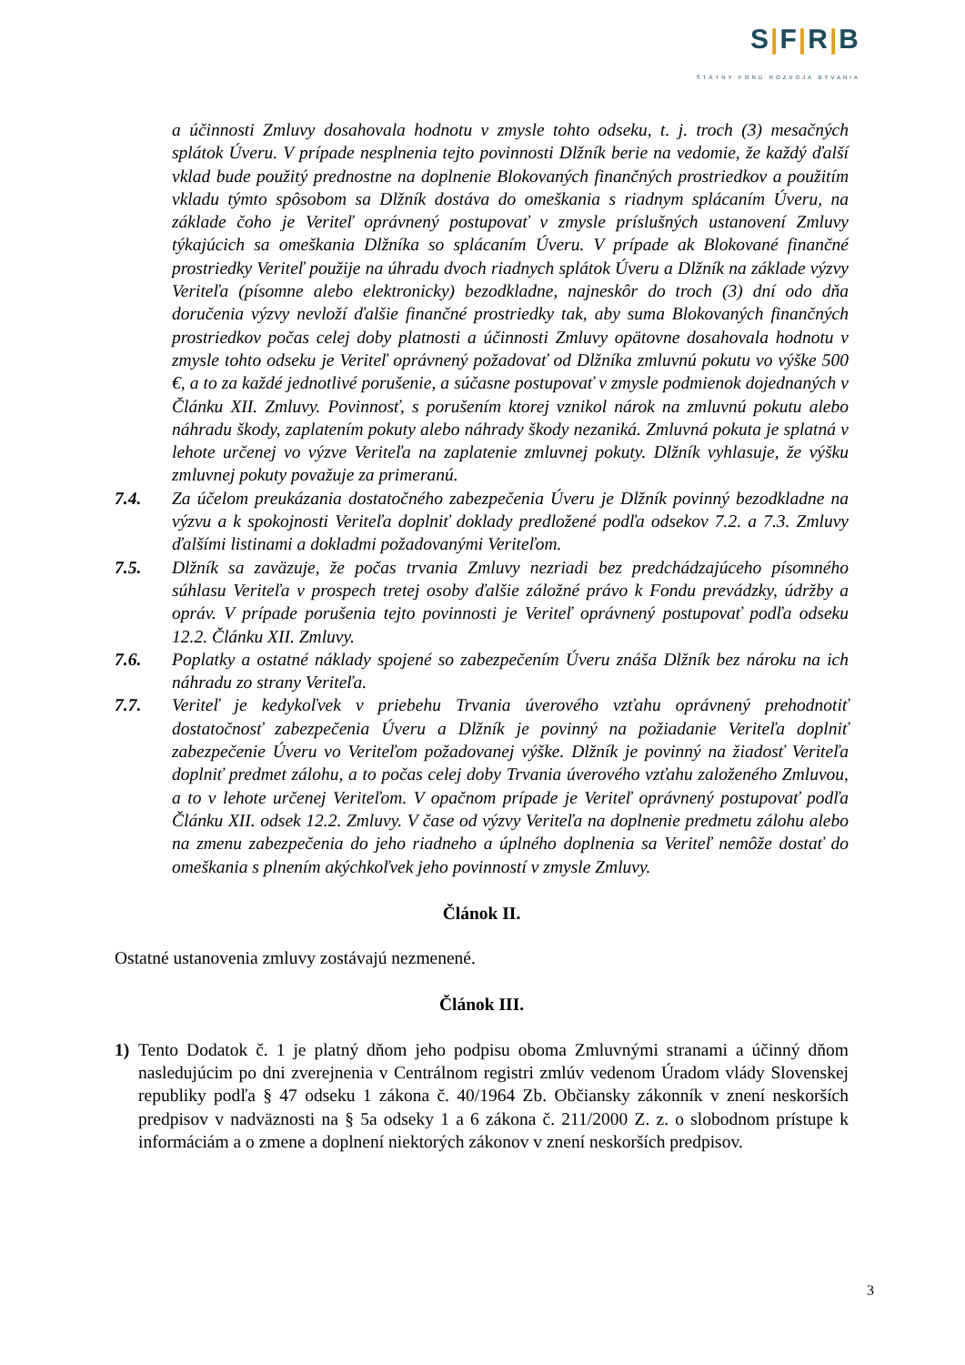S|F|R|B
ŠTÁTNY FOND ROZVOJA BÝVANIA
a účinnosti Zmluvy dosahovala hodnotu v zmysle tohto odseku, t. j. troch (3) mesačných splátok Úveru. V prípade nesplnenia tejto povinnosti Dlžník berie na vedomie, že každý ďalší vklad bude použitý prednostne na doplnenie Blokovaných finančných prostriedkov a použitím vkladu týmto spôsobom sa Dlžník dostáva do omeškania s riadnym splácaním Úveru, na základe čoho je Veriteľ oprávnený postupovať v zmysle príslušných ustanovení Zmluvy týkajúcich sa omeškania Dlžníka so splácaním Úveru. V prípade ak Blokované finančné prostriedky Veriteľ použije na úhradu dvoch riadnych splátok Úveru a Dlžník na základe výzvy Veriteľa (písomne alebo elektronicky) bezodkladne, najneskôr do troch (3) dní odo dňa doručenia výzvy nevloží ďalšie finančné prostriedky tak, aby suma Blokovaných finančných prostriedkov počas celej doby platnosti a účinnosti Zmluvy opätovne dosahovala hodnotu v zmysle tohto odseku je Veriteľ oprávnený požadovať od Dlžníka zmluvnú pokutu vo výške 500 €, a to za každé jednotlivé porušenie, a súčasne postupovať v zmysle podmienok dojednaných v Článku XII. Zmluvy. Povinnosť, s porušením ktorej vznikol nárok na zmluvnú pokutu alebo náhradu škody, zaplatením pokuty alebo náhrady škody nezaniká. Zmluvná pokuta je splatná v lehote určenej vo výzve Veriteľa na zaplatenie zmluvnej pokuty. Dlžník vyhlasuje, že výšku zmluvnej pokuty považuje za primeranú.
7.4. Za účelom preukázania dostatočného zabezpečenia Úveru je Dlžník povinný bezodkladne na výzvu a k spokojnosti Veriteľa doplniť doklady predložené podľa odsekov 7.2. a 7.3. Zmluvy ďalšími listinami a dokladmi požadovanými Veriteľom.
7.5. Dlžník sa zaväzuje, že počas trvania Zmluvy nezriadi bez predchádzajúceho písomného súhlasu Veriteľa v prospech tretej osoby ďalšie záložné právo k Fondu prevádzky, údržby a opráv. V prípade porušenia tejto povinnosti je Veriteľ oprávnený postupovať podľa odseku 12.2. Článku XII. Zmluvy.
7.6. Poplatky a ostatné náklady spojené so zabezpečením Úveru znáša Dlžník bez nároku na ich náhradu zo strany Veriteľa.
7.7. Veriteľ je kedykoľvek v priebehu Trvania úverového vzťahu oprávnený prehodnotiť dostatočnosť zabezpečenia Úveru a Dlžník je povinný na požiadanie Veriteľa doplniť zabezpečenie Úveru vo Veriteľom požadovanej výške. Dlžník je povinný na žiadosť Veriteľa doplniť predmet zálohu, a to počas celej doby Trvania úverového vzťahu založeného Zmluvou, a to v lehote určenej Veriteľom. V opačnom prípade je Veriteľ oprávnený postupovať podľa Článku XII. odsek 12.2. Zmluvy. V čase od výzvy Veriteľa na doplnenie predmetu zálohu alebo na zmenu zabezpečenia do jeho riadneho a úplného doplnenia sa Veriteľ nemôže dostať do omeškania s plnením akýchkoľvek jeho povinností v zmysle Zmluvy.
Článok II.
Ostatné ustanovenia zmluvy zostávajú nezmenené.
Článok III.
1) Tento Dodatok č. 1 je platný dňom jeho podpisu oboma Zmluvnými stranami a účinný dňom nasledujúcim po dni zverejnenia v Centrálnom registri zmlúv vedenom Úradom vlády Slovenskej republiky podľa § 47 odseku 1 zákona č. 40/1964 Zb. Občiansky zákonník v znení neskorších predpisov v nadväznosti na § 5a odseky 1 a 6 zákona č. 211/2000 Z. z. o slobodnom prístupe k informáciám a o zmene a doplnení niektorých zákonov v znení neskorších predpisov.
3